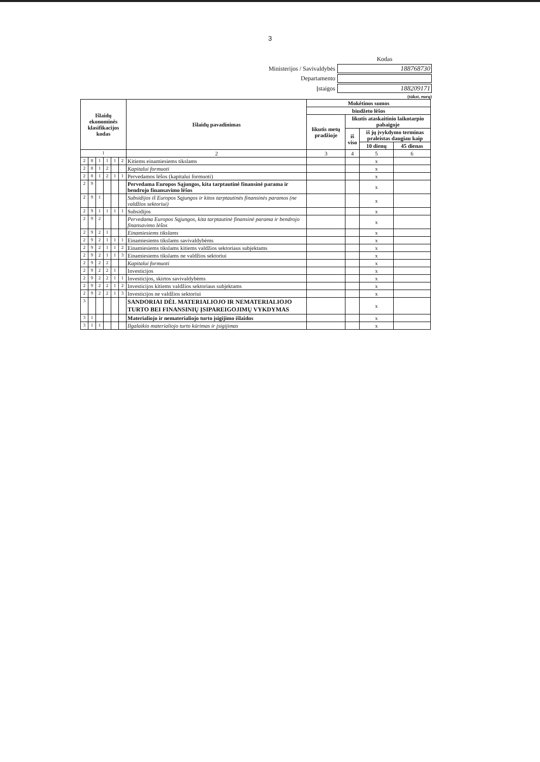3
| | Kodas |
| Ministerijos / Savivaldybės | 188768730 |
| Departamento | |
| Įstaigos | 188209171 |
(tūkst. eurų)
| Išlaidų ekonominės klasifikacijos kodas | | | | | | Išlaidų pavadinimas | Mokėtinos sumos | | | |
| --- | --- | --- | --- | --- | --- | --- | --- | --- | --- | --- |
| | | | | | | | biudžeto lėšos | | | |
| | | | | | | | likutis metų pradžioje | likutis ataskaitinio laikotarpio pabaigoje | | |
| | | | | | | | | iš viso | iš jų įvykdymo terminas praleistas daugiau kaip | |
| | | | | | | | | | 10 dienų | 45 dienas |
| 1 | | | | | | 2 | 3 | 4 | 5 | 6 |
| 2 | 8 | 1 | 1 | 1 | 2 | Kitiems einamiesiems tikslams | | | x | |
| 2 | 8 | 1 | 2 | | | Kapitalui formuoti | | | x | |
| 2 | 8 | 1 | 2 | 1 | 1 | Pervedamos lėšos (kapitalui formuoti) | | | x | |
| 2 | 9 | | | | | Pervedama Europos Sąjungos, kita tarptautinė finansinė parama ir bendrojo finansavimo lėšos | | | x | |
| 2 | 9 | 1 | | | | Subsidijos iš Europos Sąjungos ir kitos tarptautinės finansinės paramos (ne valdžios sektoriui) | | | x | |
| 2 | 9 | 1 | 1 | 1 | 1 | Subsidijos | | | x | |
| 2 | 9 | 2 | | | | Pervedama Europos Sąjungos, kita tarptautinė finansinė parama ir bendrojo finansavimo lėšos | | | x | |
| 2 | 9 | 2 | 1 | | | Einamiesiems tikslams | | | x | |
| 2 | 9 | 2 | 1 | 1 | 1 | Einamiesiems tikslams savivaldybėms | | | x | |
| 2 | 9 | 2 | 1 | 1 | 2 | Einamiesiems tikslams kitiems valdžios sektoriaus subjektams | | | x | |
| 2 | 9 | 2 | 1 | 1 | 3 | Einamiesiems tikslams ne valdžios sektoriui | | | x | |
| 2 | 9 | 2 | 2 | | | Kapitalui formuoti | | | x | |
| 2 | 9 | 2 | 2 | 1 | | Investicijos | | | x | |
| 2 | 9 | 2 | 2 | 1 | 1 | Investicijos, skirtos savivaldybėms | | | x | |
| 2 | 9 | 2 | 2 | 1 | 2 | Investicijos kitiems valdžios sektoriaus subjektams | | | x | |
| 2 | 9 | 2 | 2 | 1 | 3 | Investicijos ne valdžios sektoriui | | | x | |
| 3 | | | | | | SANDORIAI DĖL MATERIALIOJO IR NEMATERIALIOJO TURTO BEI FINANSINIŲ ĮSIPAREIGOJIMŲ VYKDYMAS | | | x | |
| 3 | 1 | | | | | Materialiojo ir nematerialiojo turto įsigijimo išlaidos | | | x | |
| 3 | 1 | 1 | | | | Ilgalaikio materialiojo turto kūrimas ir įsigijimas | | | x | |